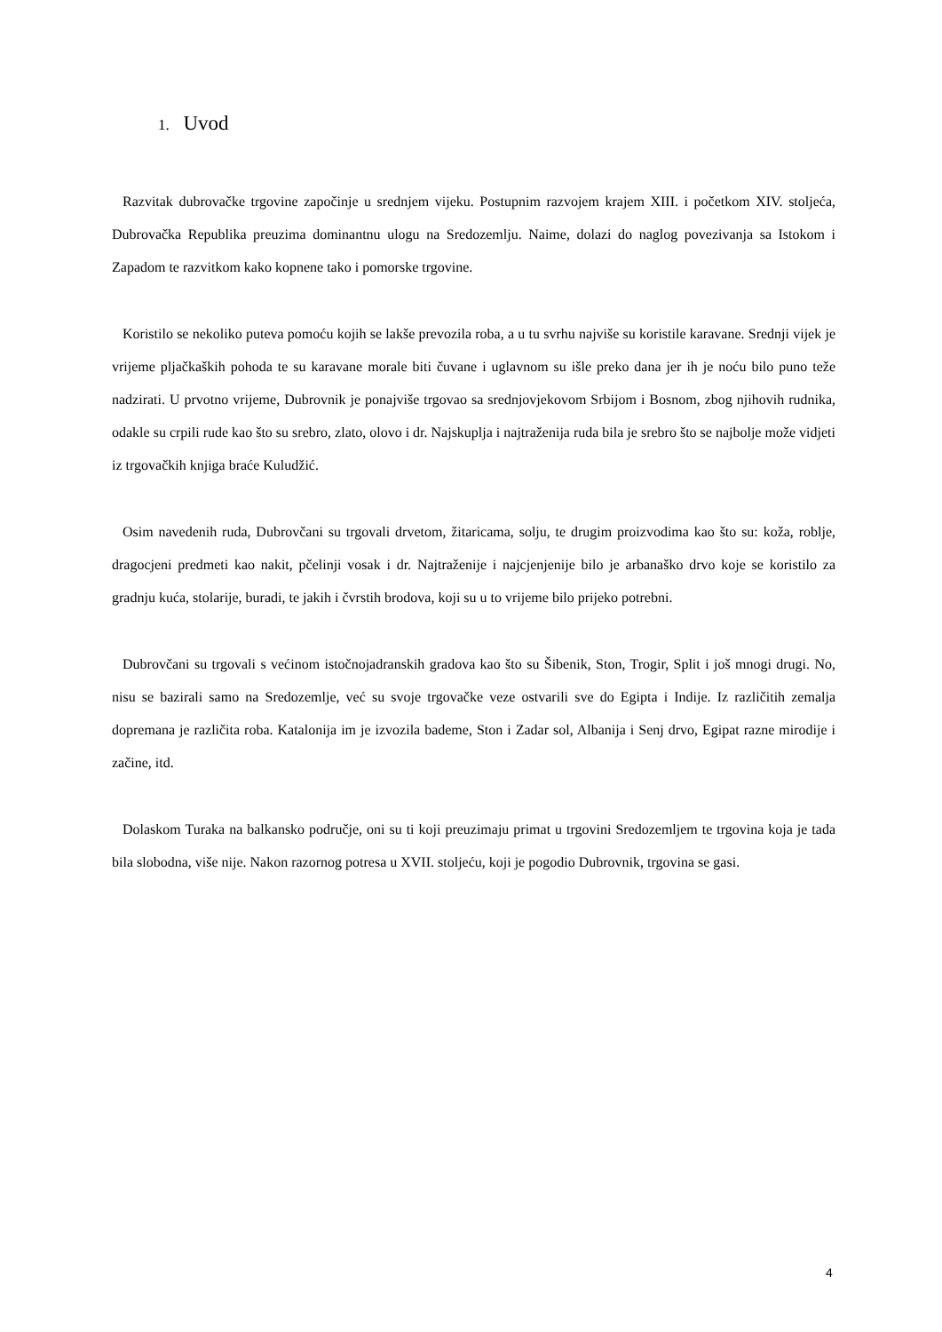1. Uvod
Razvitak dubrovačke trgovine započinje u srednjem vijeku. Postupnim razvojem krajem XIII. i početkom XIV. stoljeća, Dubrovačka Republika preuzima dominantnu ulogu na Sredozemlju. Naime, dolazi do naglog povezivanja sa Istokom i Zapadom te razvitkom kako kopnene tako i pomorske trgovine.
Koristilo se nekoliko puteva pomoću kojih se lakše prevozila roba, a u tu svrhu najviše su koristile karavane. Srednji vijek je vrijeme pljačkaških pohoda te su karavane morale biti čuvane i uglavnom su išle preko dana jer ih je noću bilo puno teže nadzirati. U prvotno vrijeme, Dubrovnik je ponajviše trgovao sa srednjovjekovom Srbijom i Bosnom, zbog njihovih rudnika, odakle su crpili rude kao što su srebro, zlato, olovo i dr. Najskuplja i najtraženija ruda bila je srebro što se najbolje može vidjeti iz trgovačkih knjiga braće Kuludžić.
Osim navedenih ruda, Dubrovčani su trgovali drvetom, žitaricama, solju, te drugim proizvodima kao što su: koža, roblje, dragocjeni predmeti kao nakit, pčelinji vosak i dr. Najtraženije i najcjenjenije bilo je arbanaško drvo koje se koristilo za gradnju kuća, stolarije, buradi, te jakih i čvrstih brodova, koji su u to vrijeme bilo prijeko potrebni.
Dubrovčani su trgovali s većinom istočnojadranskih gradova kao što su Šibenik, Ston, Trogir, Split i još mnogi drugi. No, nisu se bazirali samo na Sredozemlje, već su svoje trgovačke veze ostvarili sve do Egipta i Indije. Iz različitih zemalja dopremana je različita roba. Katalonija im je izvozila bademe, Ston i Zadar sol, Albanija i Senj drvo, Egipat razne mirodije i začine, itd.
Dolaskom Turaka na balkansko područje, oni su ti koji preuzimaju primat u trgovini Sredozemljem te trgovina koja je tada bila slobodna, više nije. Nakon razornog potresa u XVII. stoljeću, koji je pogodio Dubrovnik, trgovina se gasi.
4